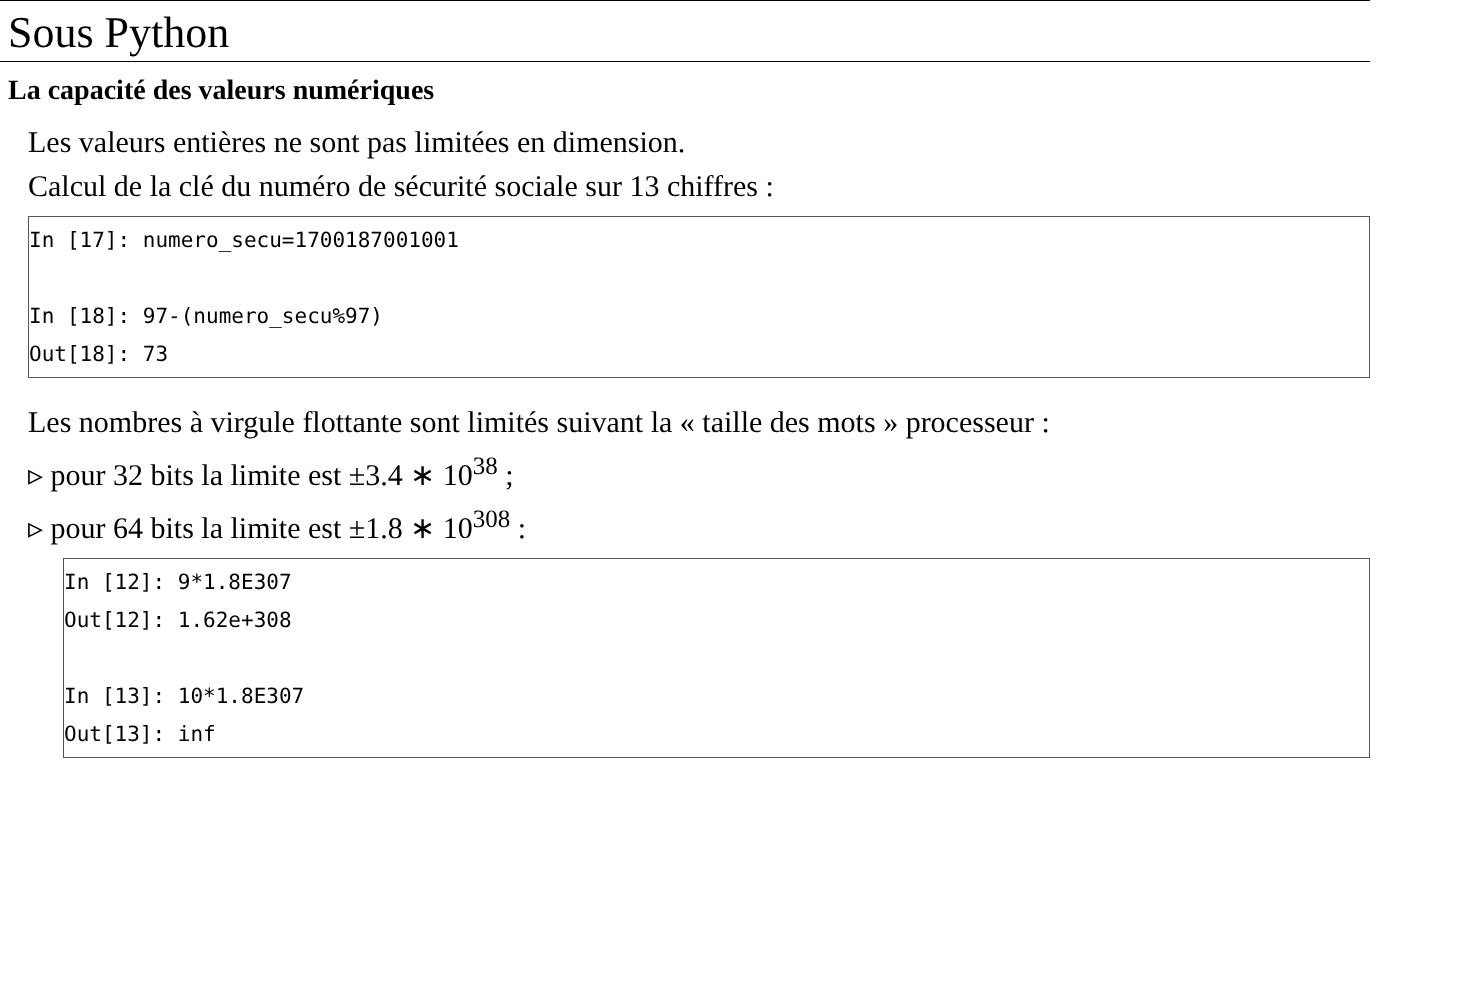Sous Python
La capacité des valeurs numériques
Les valeurs entières ne sont pas limitées en dimension.
Calcul de la clé du numéro de sécurité sociale sur 13 chiffres :
In [17]: numero_secu=1700187001001

In [18]: 97-(numero_secu%97)
Out[18]: 73
Les nombres à virgule flottante sont limités suivant la « taille des mots » processeur :
▹ pour 32 bits la limite est ±3.4 ∗ 10<sup>38</sup> ;
▹ pour 64 bits la limite est ±1.8 ∗ 10<sup>308</sup> :
In [12]: 9*1.8E307
Out[12]: 1.62e+308

In [13]: 10*1.8E307
Out[13]: inf